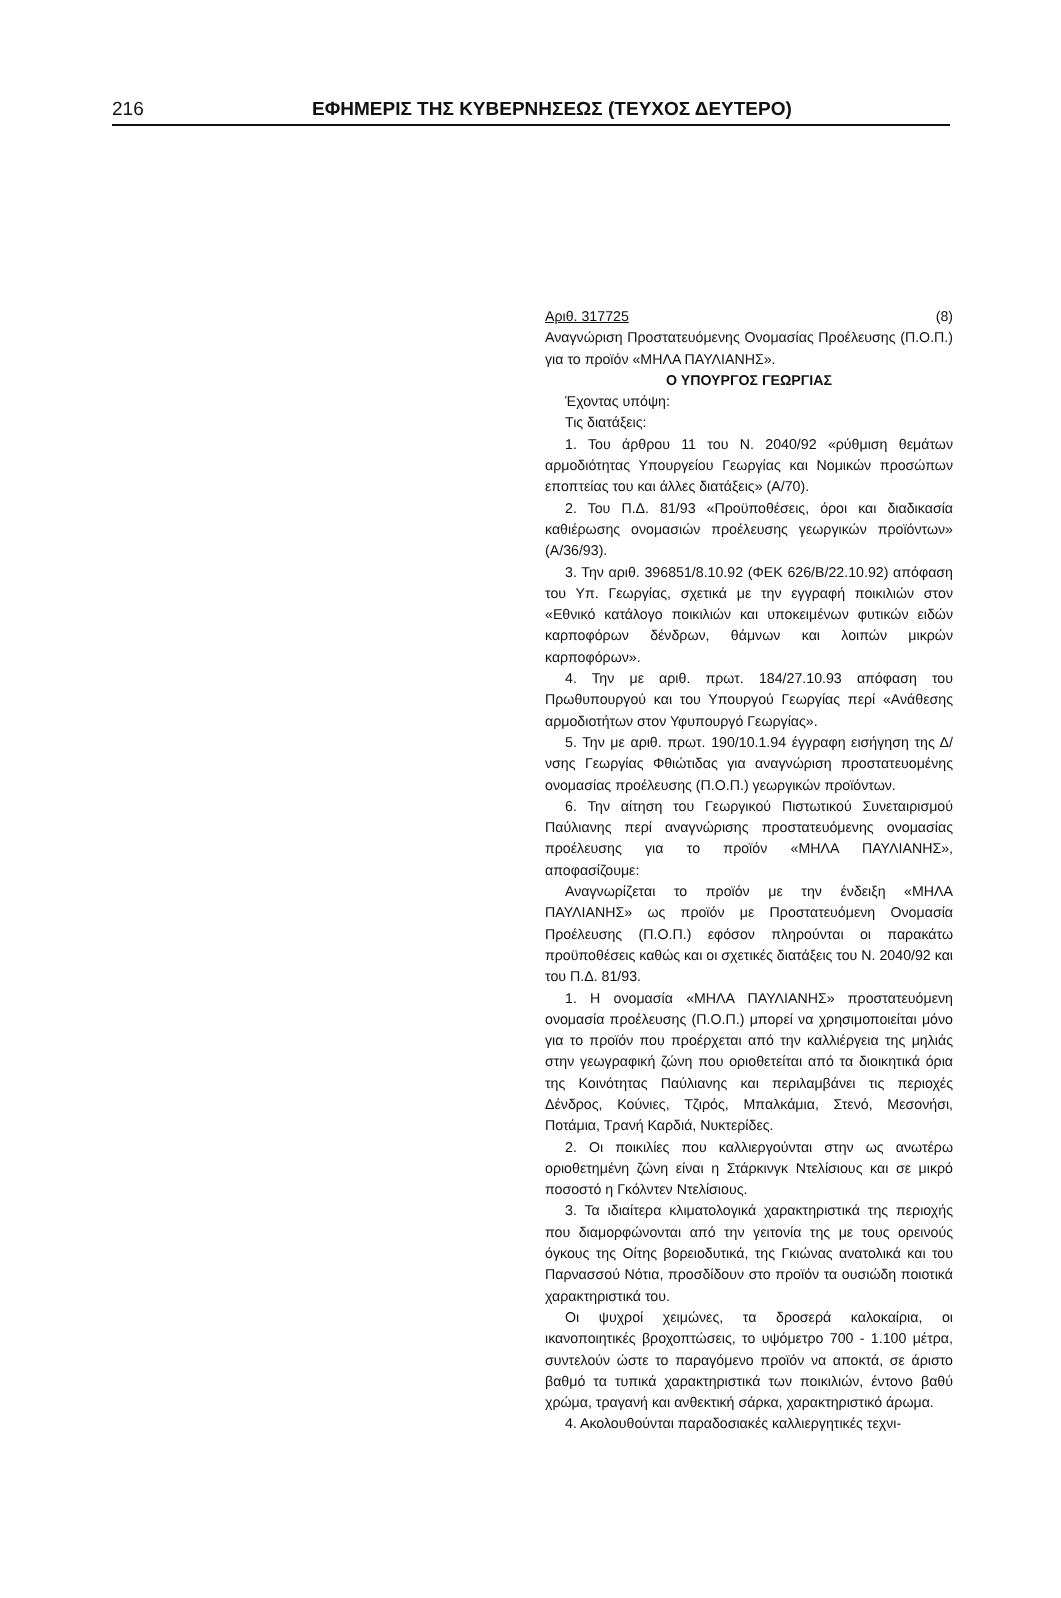216 ΕΦΗΜΕΡΙΣ ΤΗΣ ΚΥΒΕΡΝΗΣΕΩΣ (ΤΕΥΧΟΣ ΔΕΥΤΕΡΟ)
Αριθ. 317725 (8)
Αναγνώριση Προστατευόμενης Ονομασίας Προέλευσης (Π.Ο.Π.) για το προϊόν «ΜΗΛΑ ΠΑΥΛΙΑΝΗΣ».
Ο ΥΠΟΥΡΓΟΣ ΓΕΩΡΓΙΑΣ
Έχοντας υπόψη:
Τις διατάξεις:
1. Του άρθρου 11 του Ν. 2040/92 «ρύθμιση θεμάτων αρμοδιότητας Υπουργείου Γεωργίας και Νομικών προσώπων εποπτείας του και άλλες διατάξεις» (Α/70).
2. Του Π.Δ. 81/93 «Προϋποθέσεις, όροι και διαδικασία καθιέρωσης ονομασιών προέλευσης γεωργικών προϊόντων» (Α/36/93).
3. Την αριθ. 396851/8.10.92 (ΦΕΚ 626/Β/22.10.92) απόφαση του Υπ. Γεωργίας, σχετικά με την εγγραφή ποικιλιών στον «Εθνικό κατάλογο ποικιλιών και υποκειμένων φυτικών ειδών καρποφόρων δένδρων, θάμνων και λοιπών μικρών καρποφόρων».
4. Την με αριθ. πρωτ. 184/27.10.93 απόφαση του Πρωθυπουργού και του Υπουργού Γεωργίας περί «Ανάθεσης αρμοδιοτήτων στον Υφυπουργό Γεωργίας».
5. Την με αριθ. πρωτ. 190/10.1.94 έγγραφη εισήγηση της Δ/νσης Γεωργίας Φθιώτιδας για αναγνώριση προστατευομένης ονομασίας προέλευσης (Π.Ο.Π.) γεωργικών προϊόντων.
6. Την αίτηση του Γεωργικού Πιστωτικού Συνεταιρισμού Παύλιανης περί αναγνώρισης προστατευόμενης ονομασίας προέλευσης για το προϊόν «ΜΗΛΑ ΠΑΥΛΙΑΝΗΣ», αποφασίζουμε:
Αναγνωρίζεται το προϊόν με την ένδειξη «ΜΗΛΑ ΠΑΥΛΙΑΝΗΣ» ως προϊόν με Προστατευόμενη Ονομασία Προέλευσης (Π.Ο.Π.) εφόσον πληρούνται οι παρακάτω προϋποθέσεις καθώς και οι σχετικές διατάξεις του Ν. 2040/92 και του Π.Δ. 81/93.
1. Η ονομασία «ΜΗΛΑ ΠΑΥΛΙΑΝΗΣ» προστατευόμενη ονομασία προέλευσης (Π.Ο.Π.) μπορεί να χρησιμοποιείται μόνο για το προϊόν που προέρχεται από την καλλιέργεια της μηλιάς στην γεωγραφική ζώνη που οριοθετείται από τα διοικητικά όρια της Κοινότητας Παύλιανης και περιλαμβάνει τις περιοχές Δένδρος, Κούνιες, Τζιρός, Μπαλκάμια, Στενό, Μεσονήσι, Ποτάμια, Τρανή Καρδιά, Νυκτερίδες.
2. Οι ποικιλίες που καλλιεργούνται στην ως ανωτέρω οριοθετημένη ζώνη είναι η Στάρκινγκ Ντελίσιους και σε μικρό ποσοστό η Γκόλντεν Ντελίσιους.
3. Τα ιδιαίτερα κλιματολογικά χαρακτηριστικά της περιοχής που διαμορφώνονται από την γειτονία της με τους ορεινούς όγκους της Οίτης βορειοδυτικά, της Γκιώνας ανατολικά και του Παρνασσού Νότια, προσδίδουν στο προϊόν τα ουσιώδη ποιοτικά χαρακτηριστικά του.
Οι ψυχροί χειμώνες, τα δροσερά καλοκαίρια, οι ικανοποιητικές βροχοπτώσεις, το υψόμετρο 700 - 1.100 μέτρα, συντελούν ώστε το παραγόμενο προϊόν να αποκτά, σε άριστο βαθμό τα τυπικά χαρακτηριστικά των ποικιλιών, έντονο βαθύ χρώμα, τραγανή και ανθεκτική σάρκα, χαρακτηριστικό άρωμα.
4. Ακολουθούνται παραδοσιακές καλλιεργητικές τεχνι-